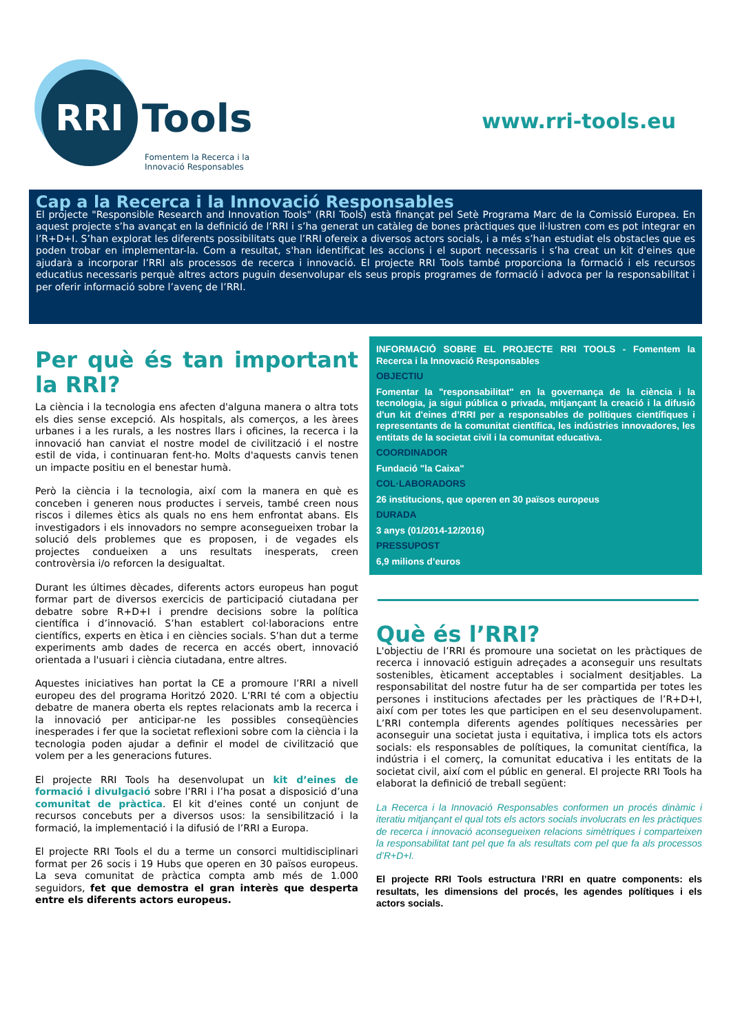RRI
Tools
Fomentem la Recerca i la
Innovació Responsables
www.rri-tools.eu
Cap a la Recerca i la Innovació Responsables
El projecte "Responsible Research and Innovation Tools" (RRI Tools) està finançat pel Setè Programa Marc de la Comissió Europea. En aquest projecte s’ha avançat en la definició de l’RRI i s’ha generat un catàleg de bones pràctiques que il·lustren com es pot integrar en l’R+D+I. S’han explorat les diferents possibilitats que l’RRI ofereix a diversos actors socials, i a més s’han estudiat els obstacles que es poden trobar en implementar-la. Com a resultat, s'han identificat les accions i el suport necessaris i s’ha creat un kit d'eines que ajudarà a incorporar l’RRI als processos de recerca i innovació. El projecte RRI Tools també proporciona la formació i els recursos educatius necessaris perquè altres actors puguin desenvolupar els seus propis programes de formació i advoca per la responsabilitat i per oferir informació sobre l’avenç de l’RRI.
Per què és tan important la RRI?
La ciència i la tecnologia ens afecten d'alguna manera o altra tots els dies sense excepció. Als hospitals, als comerços, a les àrees urbanes i a les rurals, a les nostres llars i oficines, la recerca i la innovació han canviat el nostre model de civilització i el nostre estil de vida, i continuaran fent-ho. Molts d'aquests canvis tenen un impacte positiu en el benestar humà.
Però la ciència i la tecnologia, així com la manera en què es conceben i generen nous productes i serveis, també creen nous riscos i dilemes ètics als quals no ens hem enfrontat abans. Els investigadors i els innovadors no sempre aconsegueixen trobar la solució dels problemes que es proposen, i de vegades els projectes condueixen a uns resultats inesperats, creen controvèrsia i/o reforcen la desigualtat.
Durant les últimes dècades, diferents actors europeus han pogut formar part de diversos exercicis de participació ciutadana per debatre sobre R+D+I i prendre decisions sobre la política científica i d’innovació. S’han establert col·laboracions entre científics, experts en ètica i en ciències socials. S’han dut a terme experiments amb dades de recerca en accés obert, innovació orientada a l'usuari i ciència ciutadana, entre altres.
Aquestes iniciatives han portat la CE a promoure l’RRI a nivell europeu des del programa Horitzó 2020. L’RRI té com a objectiu debatre de manera oberta els reptes relacionats amb la recerca i la innovació per anticipar-ne les possibles conseqüències inesperades i fer que la societat reflexioni sobre com la ciència i la tecnologia poden ajudar a definir el model de civilització que volem per a les generacions futures.
El projecte RRI Tools ha desenvolupat un kit d’eines de formació i divulgació sobre l’RRI i l’ha posat a disposició d’una comunitat de pràctica. El kit d'eines conté un conjunt de recursos concebuts per a diversos usos: la sensibilització i la formació, la implementació i la difusió de l’RRI a Europa.
El projecte RRI Tools el du a terme un consorci multidisciplinari format per 26 socis i 19 Hubs que operen en 30 països europeus. La seva comunitat de pràctica compta amb més de 1.000 seguidors, fet que demostra el gran interès que desperta entre els diferents actors europeus.
INFORMACIÓ SOBRE EL PROJECTE RRI TOOLS - Fomentem la Recerca i la Innovació Responsables
OBJECTIU
Fomentar la "responsabilitat" en la governança de la ciència i la tecnologia, ja sigui pública o privada, mitjançant la creació i la difusió d'un kit d'eines d’RRI per a responsables de polítiques científiques i representants de la comunitat científica, les indústries innovadores, les entitats de la societat civil i la comunitat educativa.
COORDINADOR
Fundació "la Caixa"
COL·LABORADORS
26 institucions, que operen en 30 països europeus
DURADA
3 anys (01/2014-12/2016)
PRESSUPOST
6,9 milions d’euros
Què és l’RRI?
L'objectiu de l’RRI és promoure una societat on les pràctiques de recerca i innovació estiguin adreçades a aconseguir uns resultats sostenibles, èticament acceptables i socialment desitjables. La responsabilitat del nostre futur ha de ser compartida per totes les persones i institucions afectades per les pràctiques de l’R+D+I, així com per totes les que participen en el seu desenvolupament. L’RRI contempla diferents agendes polítiques necessàries per aconseguir una societat justa i equitativa, i implica tots els actors socials: els responsables de polítiques, la comunitat científica, la indústria i el comerç, la comunitat educativa i les entitats de la societat civil, així com el públic en general. El projecte RRI Tools ha elaborat la definició de treball següent:
La Recerca i la Innovació Responsables conformen un procés dinàmic i iteratiu mitjançant el qual tots els actors socials involucrats en les pràctiques de recerca i innovació aconsegueixen relacions simètriques i comparteixen la responsabilitat tant pel que fa als resultats com pel que fa als processos d’R+D+I.
El projecte RRI Tools estructura l’RRI en quatre components: els resultats, les dimensions del procés, les agendes polítiques i els actors socials.